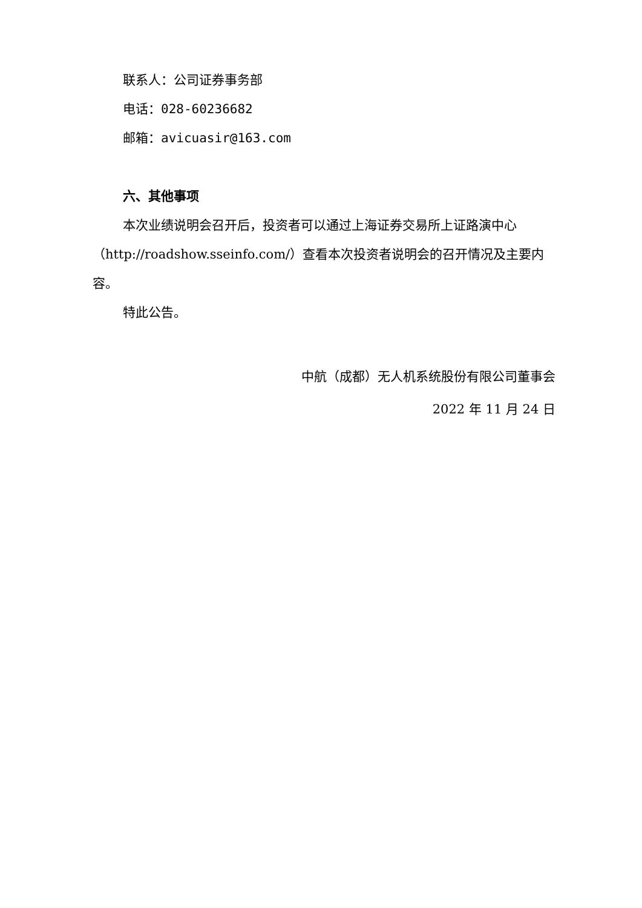联系人：公司证券事务部
电话：028-60236682
邮箱：avicuasir@163.com
六、其他事项
本次业绩说明会召开后，投资者可以通过上海证券交易所上证路演中心（http://roadshow.sseinfo.com/）查看本次投资者说明会的召开情况及主要内容。
特此公告。
中航（成都）无人机系统股份有限公司董事会
2022 年 11 月 24 日